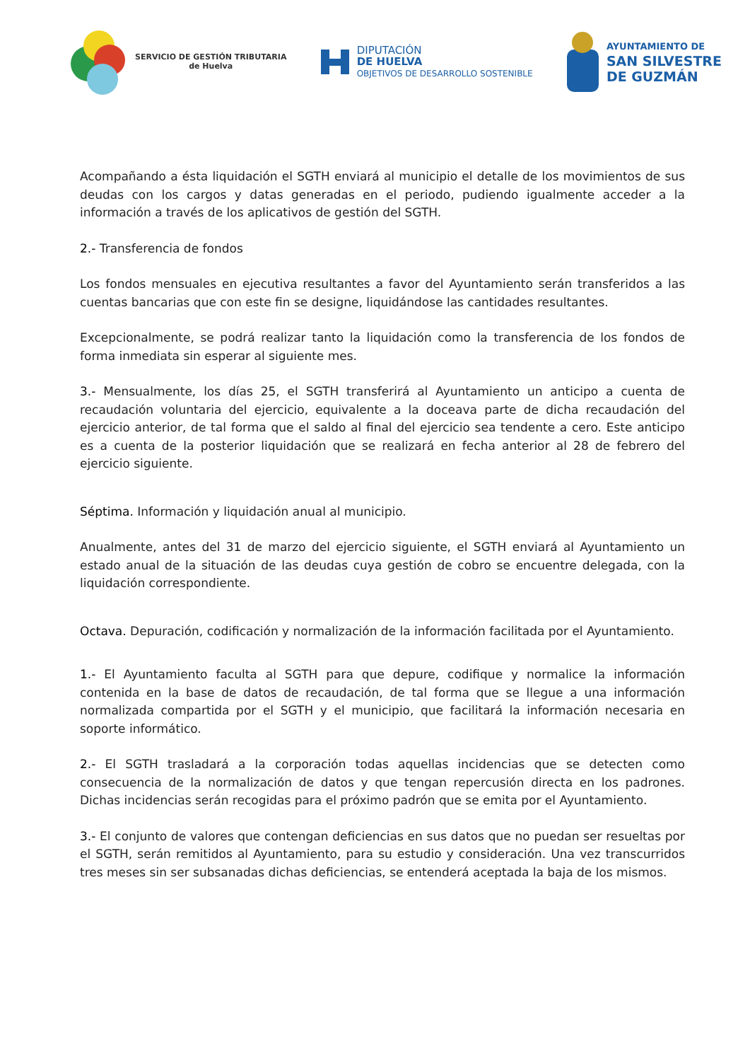SERVICIO DE GESTIÓN TRIBUTARIA
de Huelva
DIPUTACIÓN
DE HUELVA
OBJETIVOS DE DESARROLLO SOSTENIBLE
AYUNTAMIENTO DE
SAN SILVESTRE
DE GUZMÁN
Acompañando a ésta liquidación el SGTH enviará al municipio el detalle de los movimientos de sus deudas con los cargos y datas generadas en el periodo, pudiendo igualmente acceder a la información a través de los aplicativos de gestión del SGTH.
2.- Transferencia de fondos
Los fondos mensuales en ejecutiva resultantes a favor del Ayuntamiento serán transferidos a las cuentas bancarias que con este fin se designe, liquidándose las cantidades resultantes.
Excepcionalmente, se podrá realizar tanto la liquidación como la transferencia de los fondos de forma inmediata sin esperar al siguiente mes.
3.- Mensualmente, los días 25, el SGTH transferirá al Ayuntamiento un anticipo a cuenta de recaudación voluntaria del ejercicio, equivalente a la doceava parte de dicha recaudación del ejercicio anterior, de tal forma que el saldo al final del ejercicio sea tendente a cero. Este anticipo es a cuenta de la posterior liquidación que se realizará en fecha anterior al 28 de febrero del ejercicio siguiente.
Séptima. Información y liquidación anual al municipio.
Anualmente, antes del 31 de marzo del ejercicio siguiente, el SGTH enviará al Ayuntamiento un estado anual de la situación de las deudas cuya gestión de cobro se encuentre delegada, con la liquidación correspondiente.
Octava. Depuración, codificación y normalización de la información facilitada por el Ayuntamiento.
1.- El Ayuntamiento faculta al SGTH para que depure, codifique y normalice la información contenida en la base de datos de recaudación, de tal forma que se llegue a una información normalizada compartida por el SGTH y el municipio, que facilitará la información necesaria en soporte informático.
2.- El SGTH trasladará a la corporación todas aquellas incidencias que se detecten como consecuencia de la normalización de datos y que tengan repercusión directa en los padrones. Dichas incidencias serán recogidas para el próximo padrón que se emita por el Ayuntamiento.
3.- El conjunto de valores que contengan deficiencias en sus datos que no puedan ser resueltas por el SGTH, serán remitidos al Ayuntamiento, para su estudio y consideración. Una vez transcurridos tres meses sin ser subsanadas dichas deficiencias, se entenderá aceptada la baja de los mismos.